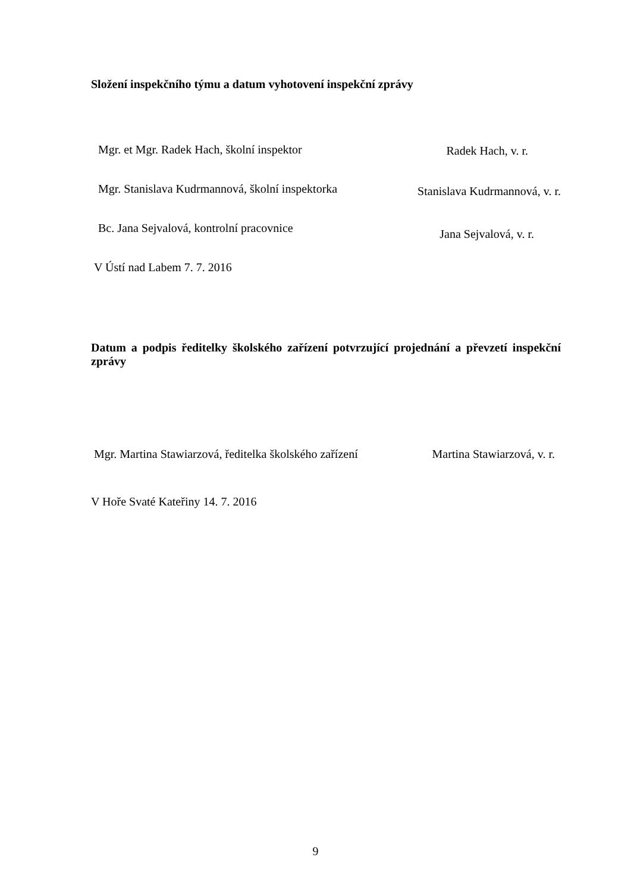Složení inspekčního týmu a datum vyhotovení inspekční zprávy
Mgr. et Mgr. Radek Hach, školní inspektor Radek Hach, v. r.
Mgr. Stanislava Kudrmannová, školní inspektorka Stanislava Kudrmannová, v. r.
Bc. Jana Sejvalová, kontrolní pracovnice Jana Sejvalová, v. r.
V Ústí nad Labem 7. 7. 2016
Datum a podpis ředitelky školského zařízení potvrzující projednání a převzetí inspekční zprávy
Mgr. Martina Stawiarzová, ředitelka školského zařízení Martina Stawiarzová, v. r.
V Hoře Svaté Kateřiny 14. 7. 2016
9